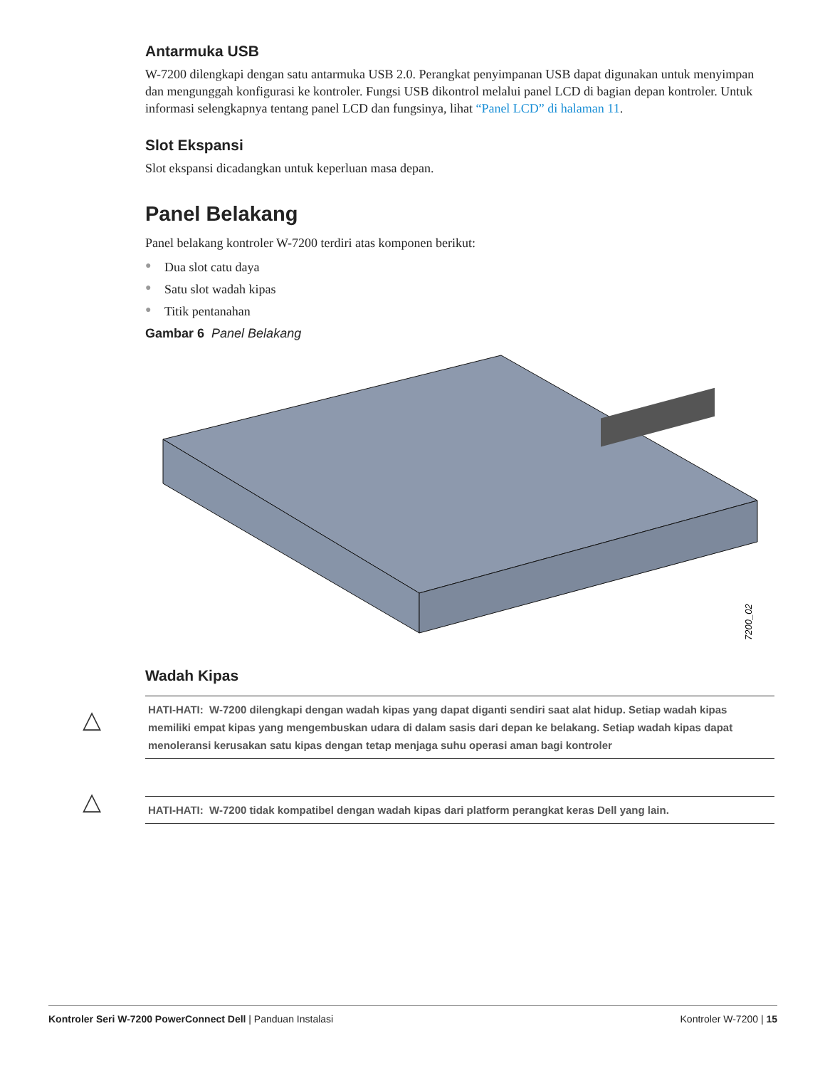Antarmuka USB
W-7200 dilengkapi dengan satu antarmuka USB 2.0. Perangkat penyimpanan USB dapat digunakan untuk menyimpan dan mengunggah konfigurasi ke kontroler. Fungsi USB dikontrol melalui panel LCD di bagian depan kontroler. Untuk informasi selengkapnya tentang panel LCD dan fungsinya, lihat “Panel LCD” di halaman 11.
Slot Ekspansi
Slot ekspansi dicadangkan untuk keperluan masa depan.
Panel Belakang
Panel belakang kontroler W-7200 terdiri atas komponen berikut:
● Dua slot catu daya
● Satu slot wadah kipas
● Titik pentanahan
Gambar 6 Panel Belakang
7200_02
Wadah Kipas
△
HATI-HATI: W-7200 dilengkapi dengan wadah kipas yang dapat diganti sendiri saat alat hidup. Setiap wadah kipas memiliki empat kipas yang mengembuskan udara di dalam sasis dari depan ke belakang. Setiap wadah kipas dapat menoleransi kerusakan satu kipas dengan tetap menjaga suhu operasi aman bagi kontroler
△ HATI-HATI: W-7200 tidak kompatibel dengan wadah kipas dari platform perangkat keras Dell yang lain.
Kontroler Seri W-7200 PowerConnect Dell | Panduan Instalasi Kontroler W-7200 | 15